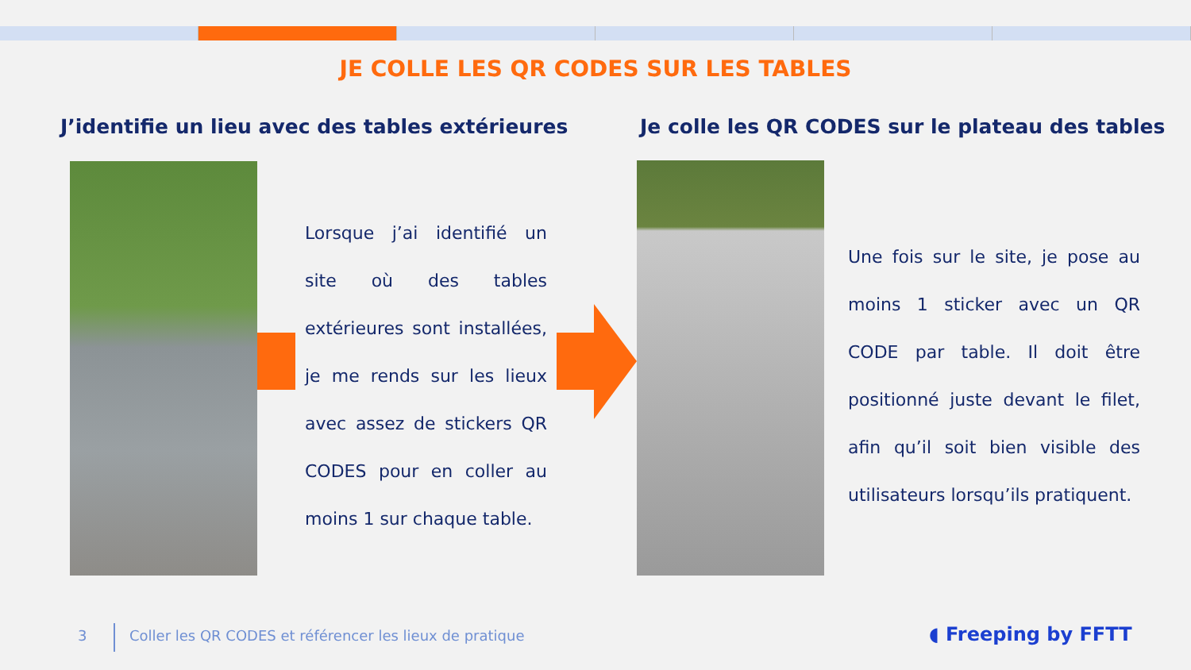JE COLLE LES QR CODES SUR LES TABLES
J’identifie un lieu avec des tables extérieures
Je colle les QR CODES sur le plateau des tables
Lorsque j’ai identifié un site où des tables extérieures sont installées, je me rends sur les lieux avec assez de stickers QR CODES pour en coller au moins 1 sur chaque table.
Une fois sur le site, je pose au moins 1 sticker avec un QR CODE par table. Il doit être positionné juste devant le filet, afin qu’il soit bien visible des utilisateurs lorsqu’ils pratiquent.
3
Coller les QR CODES et référencer les lieux de pratique
◖ Freeping by FFTT